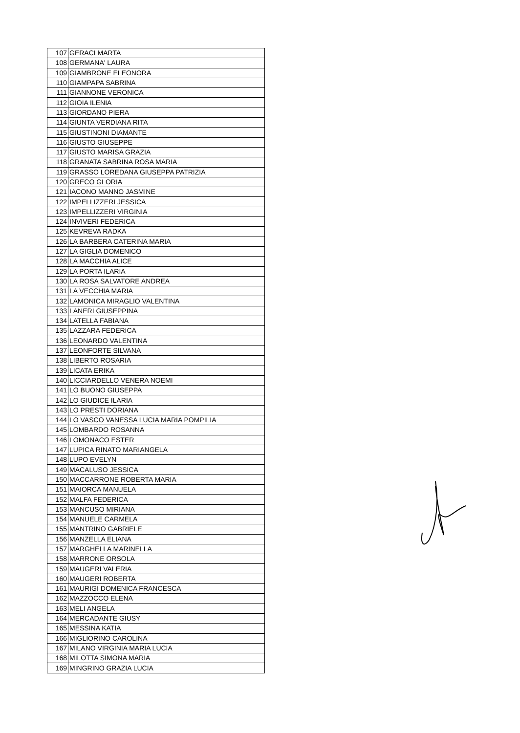| 107 | GERACI MARTA |
| 108 | GERMANA' LAURA |
| 109 | GIAMBRONE ELEONORA |
| 110 | GIAMPAPA SABRINA |
| 111 | GIANNONE VERONICA |
| 112 | GIOIA ILENIA |
| 113 | GIORDANO PIERA |
| 114 | GIUNTA VERDIANA RITA |
| 115 | GIUSTINONI DIAMANTE |
| 116 | GIUSTO GIUSEPPE |
| 117 | GIUSTO MARISA GRAZIA |
| 118 | GRANATA SABRINA ROSA MARIA |
| 119 | GRASSO LOREDANA GIUSEPPA PATRIZIA |
| 120 | GRECO GLORIA |
| 121 | IACONO MANNO JASMINE |
| 122 | IMPELLIZZERI JESSICA |
| 123 | IMPELLIZZERI VIRGINIA |
| 124 | INVIVERI FEDERICA |
| 125 | KEVREVA RADKA |
| 126 | LA BARBERA CATERINA MARIA |
| 127 | LA GIGLIA DOMENICO |
| 128 | LA MACCHIA ALICE |
| 129 | LA PORTA ILARIA |
| 130 | LA ROSA SALVATORE ANDREA |
| 131 | LA VECCHIA MARIA |
| 132 | LAMONICA MIRAGLIO VALENTINA |
| 133 | LANERI GIUSEPPINA |
| 134 | LATELLA FABIANA |
| 135 | LAZZARA FEDERICA |
| 136 | LEONARDO VALENTINA |
| 137 | LEONFORTE SILVANA |
| 138 | LIBERTO ROSARIA |
| 139 | LICATA ERIKA |
| 140 | LICCIARDELLO VENERA NOEMI |
| 141 | LO BUONO GIUSEPPA |
| 142 | LO GIUDICE ILARIA |
| 143 | LO PRESTI DORIANA |
| 144 | LO VASCO VANESSA LUCIA MARIA POMPILIA |
| 145 | LOMBARDO ROSANNA |
| 146 | LOMONACO ESTER |
| 147 | LUPICA RINATO MARIANGELA |
| 148 | LUPO EVELYN |
| 149 | MACALUSO JESSICA |
| 150 | MACCARRONE ROBERTA MARIA |
| 151 | MAIORCA MANUELA |
| 152 | MALFA FEDERICA |
| 153 | MANCUSO MIRIANA |
| 154 | MANUELE CARMELA |
| 155 | MANTRINO GABRIELE |
| 156 | MANZELLA ELIANA |
| 157 | MARGHELLA MARINELLA |
| 158 | MARRONE ORSOLA |
| 159 | MAUGERI VALERIA |
| 160 | MAUGERI ROBERTA |
| 161 | MAURIGI DOMENICA FRANCESCA |
| 162 | MAZZOCCO ELENA |
| 163 | MELI ANGELA |
| 164 | MERCADANTE GIUSY |
| 165 | MESSINA KATIA |
| 166 | MIGLIORINO CAROLINA |
| 167 | MILANO VIRGINIA MARIA LUCIA |
| 168 | MILOTTA SIMONA MARIA |
| 169 | MINGRINO GRAZIA LUCIA |